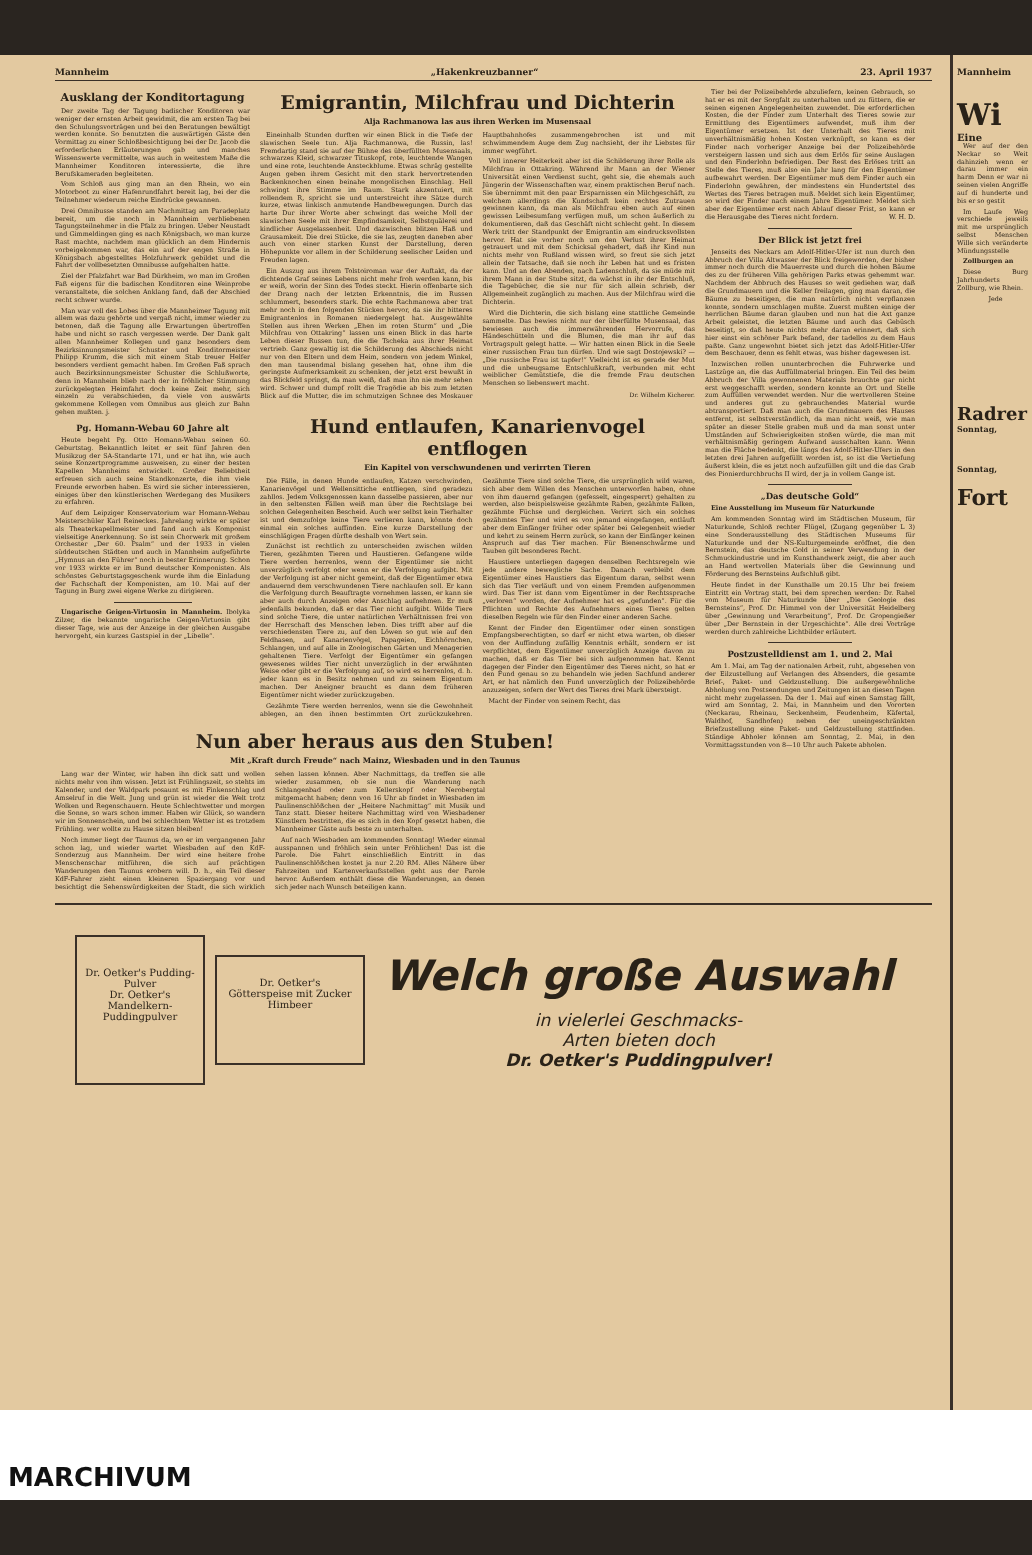Mannheim „Hakenkreuzbanner“23. April 1937
Ausklang der Konditortagung
Der zweite Tag der Tagung badischer Konditoren war weniger der ernsten Arbeit gewidmit, die am ersten Tag bei den Schulungsvorträgen und bei den Beratungen bewältigt werden konnte. So benutzten die auswärtigen Gäste den Vormittag zu einer Schloßbesichtigung bei der Dr. Jacob die erforderlichen Erläuterungen gab und manches Wissenswerte vermittelte, was auch in weitestem Maße die Mannheimer Konditoren interessierte, die ihre Berufskameraden begleiteten.
Vom Schloß aus ging man an den Rhein, wo ein Motorboot zu einer Hafenrundfahrt bereit lag, bei der die Teilnehmer wiederum reiche Eindrücke gewannen.
Drei Omnibusse standen am Nachmittag am Paradeplatz bereit, um die noch in Mannheim verbliebenen Tagungsteilnehmer in die Pfalz zu bringen. Ueber Neustadt und Gimmeldingen ging es nach Königsbach, wo man kurze Rast machte, nachdem man glücklich an dem Hindernis vorbeigekommen war, das ein auf der engen Straße in Königsbach abgestelltes Holzfuhrwerk gebildet und die Fahrt der vollbesetzten Omnibusse aufgehalten hatte.
Ziel der Pfalzfahrt war Bad Dürkheim, wo man im Großen Faß eigens für die badischen Konditoren eine Weinprobe veranstaltete, die solchen Anklang fand, daß der Abschied recht schwer wurde.
Man war voll des Lobes über die Mannheimer Tagung mit allem was dazu gehörte und vergaß nicht, immer wieder zu betonen, daß die Tagung alle Erwartungen übertroffen habe und nicht so rasch vergessen werde. Der Dank galt allen Mannheimer Kollegen und ganz besonders dem Bezirksinnungsmeister Schuster und Konditormeister Philipp Krumm, die sich mit einem Stab treuer Helfer besonders verdient gemacht haben. Im Großen Faß sprach auch Bezirksinnungsmeister Schuster die Schlußworte, denn in Mannheim blieb nach der in fröhlicher Stimmung zurückgelegten Heimfahrt doch keine Zeit mehr, sich einzeln zu verabschieden, da viele von auswärts gekommene Kollegen vom Omnibus aus gleich zur Bahn gehen mußten. j.
Pg. Homann-Webau 60 Jahre alt
Heute begeht Pg. Otto Homann-Webau seinen 60. Geburtstag. Bekanntlich leitet er seit fünf Jahren den Musikzug der SA-Standarte 171, und er hat ihn, wie auch seine Konzertprogramme ausweisen, zu einer der besten Kapellen Mannheims entwickelt. Großer Beliebtheit erfreuen sich auch seine Standkonzerte, die ihm viele Freunde erworben haben. Es wird sie sicher interessieren, einiges über den künstlerischen Werdegang des Musikers zu erfahren.
Auf dem Leipziger Konservatorium war Homann-Webau Meisterschüler Karl Reineckes. Jahrelang wirkte er später als Theaterkapellmeister und fand auch als Komponist vielseitige Anerkennung. So ist sein Chorwerk mit großem Orchester „Der 60. Psalm“ und der 1933 in vielen süddeutschen Städten und auch in Mannheim aufgeführte „Hymnus an den Führer“ noch in bester Erinnerung. Schon vor 1933 wirkte er im Bund deutscher Komponisten. Als schönstes Geburtstagsgeschenk wurde ihm die Einladung der Fachschaft der Komponisten, am 10. Mai auf der Tagung in Burg zwei eigene Werke zu dirigieren.
Ungarische Geigen-Virtuosin in Mannheim. Ibolyka Zilzer, die bekannte ungarische Geigen-Virtuosin gibt dieser Tage, wie aus der Anzeige in der gleichen Ausgabe hervorgeht, ein kurzes Gastspiel in der „Libelle“.
Emigrantin, Milchfrau und Dichterin
Alja Rachmanowa las aus ihren Werken im Musensaal
Eineinhalb Stunden durften wir einen Blick in die Tiefe der slawischen Seele tun. Alja Rachmanowa, die Russin, las! Fremdartig stand sie auf der Bühne des überfüllten Musensaals, schwarzes Kleid, schwarzer Tituskopf, rote, leuchtende Wangen und eine rote, leuchtende Ansteckblume. Etwas schräg gestellte Augen geben ihrem Gesicht mit den stark hervortretenden Backenknochen einen beinahe mongolischen Einschlag. Hell schwingt ihre Stimme im Raum. Stark akzentuiert, mit rollendem R, spricht sie und unterstreicht ihre Sätze durch kurze, etwas linkisch anmutende Handbewegungen. Durch das harte Dur ihrer Worte aber schwingt das weiche Moll der slawischen Seele mit ihrer Empfindsamkeit, Selbstquälerei und kindlicher Ausgelassenheit. Und dazwischen blitzen Haß und Grausamkeit. Die drei Stücke, die sie las, zeugten daneben aber auch von einer starken Kunst der Darstellung, deren Höhepunkte vor allem in der Schilderung seelischer Leiden und Freuden lagen.
Ein Auszug aus ihrem Tolstoiroman war der Auftakt, da der dichtende Graf seines Lebens nicht mehr froh werden kann, bis er weiß, worin der Sinn des Todes steckt. Hierin offenbarte sich der Drang nach der letzten Erkenntnis, die im Russen schlummert, besonders stark. Die echte Rachmanowa aber trat mehr noch in den folgenden Stücken hervor, da sie ihr bitteres Emigrantenlos in Romanen niedergelegt hat. Ausgewählte Stellen aus ihren Werken „Ehen im roten Sturm“ und „Die Milchfrau von Ottakring“ lassen uns einen Blick in das harte Leben dieser Russen tun, die die Tscheka aus ihrer Heimat vertrieb. Ganz gewaltig ist die Schilderung des Abschieds nicht nur von den Eltern und dem Heim, sondern von jedem Winkel, den man tausendmal bislang gesehen hat, ohne ihm die geringste Aufmerksamkeit zu schenken, der jetzt erst bewußt in das Blickfeld springt, da man weiß, daß man ihn nie mehr sehen wird. Schwer und dumpf rollt die Tragödie ab bis zum letzten Blick auf die Mutter, die im schmutzigen Schnee des Moskauer Hauptbahnhofes zusammengebrochen ist und mit schwimmendem Auge dem Zug nachsieht, der ihr Liebstes für immer wegführt.
Voll innerer Heiterkeit aber ist die Schilderung ihrer Rolle als Milchfrau in Ottakring. Während ihr Mann an der Wiener Universität einen Verdienst sucht, geht sie, die ehemals auch Jüngerin der Wissenschaften war, einem praktischen Beruf nach. Sie übernimmt mit den paar Ersparnissen ein Milchgeschäft, zu welchem allerdings die Kundschaft kein rechtes Zutrauen gewinnen kann, da man als Milchfrau eben auch auf einen gewissen Leibesumfang verfügen muß, um schon äußerlich zu dokumentieren, daß das Geschäft nicht schlecht geht. In diesem Werk tritt der Standpunkt der Emigrantin am eindrucksvollsten hervor. Hat sie vorher noch um den Verlust ihrer Heimat getrauert und mit dem Schicksal gehadert, daß ihr Kind nun nichts mehr von Rußland wissen wird, so freut sie sich jetzt allein der Tatsache, daß sie noch ihr Leben hat und es fristen kann. Und an den Abenden, nach Ladenschluß, da sie müde mit ihrem Mann in der Stube sitzt, da wächst in ihr der Entschluß, die Tagebücher, die sie nur für sich allein schrieb, der Allgemeinheit zugänglich zu machen. Aus der Milchfrau wird die Dichterin.
Wird die Dichterin, die sich bislang eine stattliche Gemeinde sammelte. Das bewies nicht nur der überfüllte Musensaal, das bewiesen auch die immerwährenden Hervorrufe, das Händeschütteln und die Blumen, die man ihr auf das Vortragspult gelegt hatte. — Wir hatten einen Blick in die Seele einer russischen Frau tun dürfen. Und wie sagt Dostojewski? — „Die russische Frau ist tapfer!“ Vielleicht ist es gerade der Mut und die unbeugsame Entschlußkraft, verbunden mit echt weiblicher Gemütstiefe, die die fremde Frau deutschen Menschen so liebenswert macht.
Dr. Wilhelm Kicherer.
Hund entlaufen, Kanarienvogel entflogen
Ein Kapitel von verschwundenen und verirrten Tieren
Die Fälle, in denen Hunde entlaufen, Katzen verschwinden, Kanarienvögel und Wellensittiche entfliegen, sind geradezu zahllos. Jedem Volksgenossen kann dasselbe passieren, aber nur in den seltensten Fällen weiß man über die Rechtslage bei solchen Gelegenheiten Bescheid. Auch wer selbst kein Tierhalter ist und demzufolge keine Tiere verlieren kann, könnte doch einmal ein solches auffinden. Eine kurze Darstellung der einschlägigen Fragen dürfte deshalb von Wert sein.
Zunächst ist rechtlich zu unterscheiden zwischen wilden Tieren, gezähmten Tieren und Haustieren. Gefangene wilde Tiere werden herrenlos, wenn der Eigentümer sie nicht unverzüglich verfolgt oder wenn er die Verfolgung aufgibt. Mit der Verfolgung ist aber nicht gemeint, daß der Eigentümer etwa andauernd dem verschwundenen Tiere nachlaufen soll. Er kann die Verfolgung durch Beauftragte vornehmen lassen, er kann sie aber auch durch Anzeigen oder Anschlag aufnehmen. Er muß jedenfalls bekunden, daß er das Tier nicht aufgibt. Wilde Tiere sind solche Tiere, die unter natürlichen Verhältnissen frei von der Herrschaft des Menschen leben. Dies trifft aber auf die verschiedensten Tiere zu, auf den Löwen so gut wie auf den Feldhasen, auf Kanarienvögel, Papageien, Eichhörnchen, Schlangen, und auf alle in Zoologischen Gärten und Menagerien gehaltenen Tiere. Verfolgt der Eigentümer ein gefangen gewesenes wildes Tier nicht unverzüglich in der erwähnten Weise oder gibt er die Verfolgung auf, so wird es herrenlos, d. h. jeder kann es in Besitz nehmen und zu seinem Eigentum machen. Der Aneigner braucht es dann dem früheren Eigentümer nicht wieder zurückzugeben.
Gezähmte Tiere werden herrenlos, wenn sie die Gewohnheit ablegen, an den ihnen bestimmten Ort zurückzukehren. Gezähmte Tiere sind solche Tiere, die ursprünglich wild waren, sich aber dem Willen des Menschen unterworfen haben, ohne von ihm dauernd gefangen (gefesselt, eingesperrt) gehalten zu werden, also beispielsweise gezähmte Raben, gezähmte Falken, gezähmte Füchse und dergleichen. Verirrt sich ein solches gezähmtes Tier und wird es von jemand eingefangen, entläuft aber dem Einfänger früher oder später bei Gelegenheit wieder und kehrt zu seinem Herrn zurück, so kann der Einfänger keinen Anspruch auf das Tier machen. Für Bienenschwärme und Tauben gilt besonderes Recht.
Haustiere unterliegen dagegen denselben Rechtsregeln wie jede andere bewegliche Sache. Danach verbleibt dem Eigentümer eines Haustiers das Eigentum daran, selbst wenn sich das Tier verläuft und von einem Fremden aufgenommen wird. Das Tier ist dann vom Eigentümer in der Rechtssprache „verloren“ worden, der Aufnehmer hat es „gefunden“. Für die Pflichten und Rechte des Aufnehmers eines Tieres gelten dieselben Regeln wie für den Finder einer anderen Sache.
Kennt der Finder den Eigentümer oder einen sonstigen Empfangsberechtigten, so darf er nicht etwa warten, ob dieser von der Auffindung zufällig Kenntnis erhält, sondern er ist verpflichtet, dem Eigentümer unverzüglich Anzeige davon zu machen, daß er das Tier bei sich aufgenommen hat. Kennt dagegen der Finder den Eigentümer des Tieres nicht, so hat er den Fund genau so zu behandeln wie jeden Sachfund anderer Art, er hat nämlich den Fund unverzüglich der Polizeibehörde anzuzeigen, sofern der Wert des Tieres drei Mark übersteigt.
Macht der Finder von seinem Recht, das
Nun aber heraus aus den Stuben!
Mit „Kraft durch Freude“ nach Mainz, Wiesbaden und in den Taunus
Lang war der Winter, wir haben ihn dick satt und wollen nichts mehr von ihm wissen. Jetzt ist Frühlingszeit, so stehts im Kalender, und der Waldpark posaunt es mit Finkenschlag und Amselruf in die Welt. Jung und grün ist wieder die Welt trotz Wolken und Regenschauern. Heute Schlechtwetter und morgen die Sonne, so wars schon immer. Haben wir Glück, so wandern wir im Sonnenschein, und bei schlechtem Wetter ist es trotzdem Frühling. wer wollte zu Hause sitzen bleiben!
Noch immer liegt der Taunus da, wo er im vergangenen Jahr schon lag, und wieder wartet Wiesbaden auf den KdF-Sonderzug aus Mannheim. Der wird eine heitere frohe Menschenschar mitführen, die sich auf prächtigen Wanderungen den Taunus erobern will. D. h., ein Teil dieser KdF-Fahrer zieht einen kleineren Spaziergang vor und besichtigt die Sehenswürdigkeiten der Stadt, die sich wirklich sehen lassen können. Aber Nachmittags, da treffen sie alle wieder zusammen, ob sie nun die Wanderung nach Schlangenbad oder zum Kellerskopf oder Nerobergtal mitgemacht haben; denn von 16 Uhr ab findet in Wiesbaden im Paulinenschlößchen der „Heitere Nachmittag“ mit Musik und Tanz statt. Dieser heitere Nachmittag wird von Wiesbadener Künstlern bestritten, die es sich in den Kopf gesetzt haben, die Mannheimer Gäste aufs beste zu unterhalten.
Auf nach Wiesbaden am kommenden Sonntag! Wieder einmal ausspannen und fröhlich sein unter Fröhlichen! Das ist die Parole. Die Fahrt einschließlich Eintritt in das Paulinenschlößchen kostet ja nur 2.20 RM. Alles Nähere über Fahrzeiten und Kartenverkaufsstellen geht aus der Parole hervor. Außerdem enthält diese die Wanderungen, an denen sich jeder nach Wunsch beteiligen kann.
Tier bei der Polizeibehörde abzuliefern, keinen Gebrauch, so hat er es mit der Sorgfalt zu unterhalten und zu füttern, die er seinen eigenen Angelegenheiten zuwendet. Die erforderlichen Kosten, die der Finder zum Unterhalt des Tieres sowie zur Ermittlung des Eigentümers aufwendet, muß ihm der Eigentümer ersetzen. Ist der Unterhalt des Tieres mit unverhältnismäßig hohen Kosten verknüpft, so kann es der Finder nach vorheriger Anzeige bei der Polizeibehörde versteigern lassen und sich aus dem Erlös für seine Auslagen und den Finderlohn befriedigen. Der Rest des Erlöses tritt an Stelle des Tieres, muß also ein Jahr lang für den Eigentümer aufbewahrt werden. Der Eigentümer muß dem Finder auch ein Finderlohn gewähren, der mindestens ein Hundertstel des Wertes des Tieres betragen muß. Meldet sich kein Eigentümer, so wird der Finder nach einem Jahre Eigentümer. Meldet sich aber der Eigentümer erst nach Ablauf dieser Frist, so kann er die Herausgabe des Tieres nicht fordern. W. H. D.
Der Blick ist jetzt frei
Jenseits des Neckars am Adolf-Hitler-Ufer ist nun durch den Abbruch der Villa Altwasser der Blick freigeworden, der bisher immer noch durch die Mauerreste und durch die hohen Bäume des zu der früheren Villa gehörigen Parks etwas gehemmt war. Nachdem der Abbruch des Hauses so weit gediehen war, daß die Grundmauern und die Keller freilagen, ging man daran, die Bäume zu beseitigen, die man natürlich nicht verpflanzen konnte, sondern umschlagen mußte. Zuerst mußten einige der herrlichen Bäume daran glauben und nun hat die Axt ganze Arbeit geleistet, die letzten Bäume und auch das Gebüsch beseitigt, so daß heute nichts mehr daran erinnert, daß sich hier einst ein schöner Park befand, der tadellos zu dem Haus paßte. Ganz ungewohnt bietet sich jetzt das Adolf-Hitler-Ufer dem Beschauer, denn es fehlt etwas, was bisher dagewesen ist.
Inzwischen rollen ununterbrochen die Fuhrwerke und Lastzüge an, die das Auffüllmaterial bringen. Ein Teil des beim Abbruch der Villa gewonnenen Materials brauchte gar nicht erst weggeschafft werden, sondern konnte an Ort und Stelle zum Auffüllen verwendet werden. Nur die wertvolleren Steine und anderes gut zu gebrauchendes Material wurde abtransportiert. Daß man auch die Grundmauern des Hauses entfernt, ist selbstverständlich, da man nicht weiß, wie man später an dieser Stelle graben muß und da man sonst unter Umständen auf Schwierigkeiten stoßen würde, die man mit verhältnismäßig geringem Aufwand ausschalten kann. Wenn man die Fläche bedenkt, die längs des Adolf-Hitler-Ufers in den letzten drei Jahren aufgefüllt worden ist, so ist die Vertiefung äußerst klein, die es jetzt noch aufzufüllen gilt und die das Grab des Pionierdurchbruchs II wird, der ja in vollem Gange ist.
„Das deutsche Gold“
Eine Ausstellung im Museum für Naturkunde
Am kommenden Sonntag wird im Städtischen Museum, für Naturkunde, Schloß rechter Flügel, (Zugang gegenüber L 3) eine Sonderausstellung des Städtischen Museums für Naturkunde und der NS-Kulturgemeinde eröffnet, die den Bernstein, das deutsche Gold in seiner Verwendung in der Schmuckindustrie und im Kunsthandwerk zeigt, die aber auch an Hand wertvollen Materials über die Gewinnung und Förderung des Bernsteins Aufschluß gibt.
Heute findet in der Kunsthalle um 20.15 Uhr bei freiem Eintritt ein Vortrag statt, bei dem sprechen werden: Dr. Rahel vom Museum für Naturkunde über „Die Geologie des Bernsteins“, Prof. Dr. Himmel von der Universität Heidelberg über „Gewinnung und Verarbeitung“, Prof. Dr. Gropengießer über „Der Bernstein in der Urgeschichte“. Alle drei Vorträge werden durch zahlreiche Lichtbilder erläutert.
Postzustelldienst am 1. und 2. Mai
Am 1. Mai, am Tag der nationalen Arbeit, ruht, abgesehen von der Eilzustellung auf Verlangen des Absenders, die gesamte Brief-, Paket- und Geldzustellung. Die außergewöhnliche Abholung von Postsendungen und Zeitungen ist an diesen Tagen nicht mehr zugelassen. Da der 1. Mai auf einen Samstag fällt, wird am Sonntag, 2. Mai, in Mannheim und den Vororten (Neckarau, Rheinau, Seckenheim, Feudenheim, Käfertal, Waldhof, Sandhofen) neben der uneingeschränkten Briefzustellung eine Paket- und Geldzustellung stattfinden. Ständige Abholer können am Sonntag, 2. Mai, in den Vormittagsstunden von 8—10 Uhr auch Pakete abholen.
Dr. Oetker's Pudding-Pulver
Dr. Oetker's Mandelkern-Puddingpulver
Dr. Oetker's
Götterspeise mit Zucker
Himbeer
Welch große Auswahl
in vielerlei Geschmacks-
Arten bieten doch
Dr. Oetker's Puddingpulver!
Mannheim
Wi
Eine
Wer auf der den Neckar so Weit dahinzieh wenn er darau immer ein harm Denn er war ni seinen vielen Angriffe auf di hunderte und bis er so gestit
Im Laufe Weg verschiede jeweils mit me ursprünglich selbst Menschen Wille sich veränderte Mündungsstelle
Zollburgen an
Diese Burg Jahrhunderts Zollburg, wie Rhein.
Jede
Radrer
Sonntag,
Sonntag,
Fort
MARCHIVUM